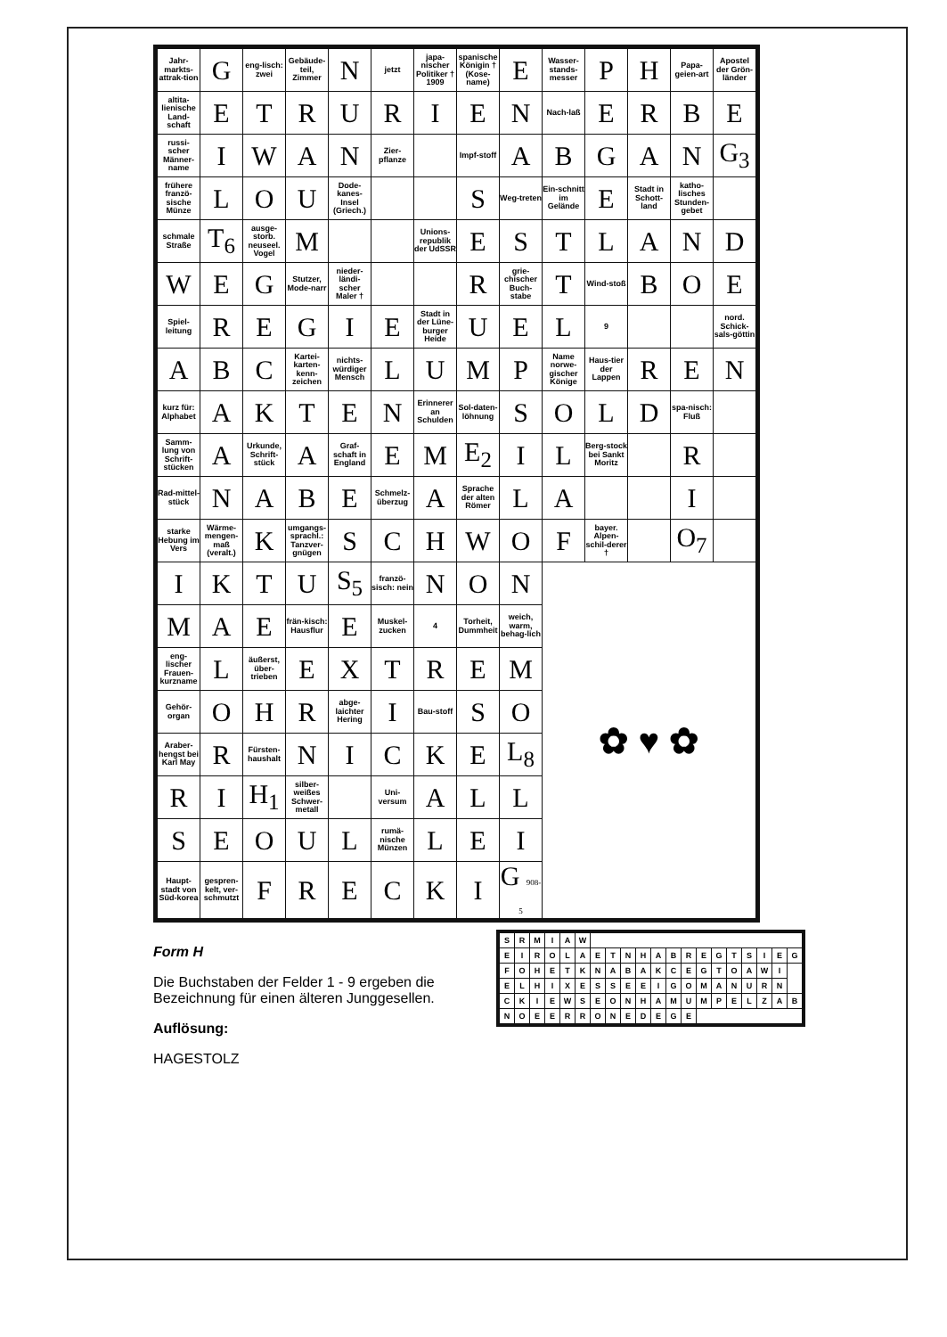| Jahr-markts-attrak-tion | G | eng-lisch: zwei | Gebäude-teil, Zimmer | N | jetzt | japa-nischer Politiker † 1909 | spanische Königin † (Kose-name) | E | Wasser-stands-messer | P | H | Papa-geien-art | Apostel der Grön-länder |
| altita-lienische Land-schaft | E | T | R | U | R | I | E | N | Nach-laß | E | R | B | E |
| russi-scher Männer-name | I | W | A | N | Zier-pflanze | | Impf-stoff | A | B | G | A | N | G<sub>3</sub> |
| frühere franzö-sische Münze | L | O | U | Dode-kanes-Insel (Griech.) | | | S | Weg-treten | Ein-schnitt im Gelände | E | Stadt in Schott-land | katho-lisches Stunden-gebet | |
| schmale Straße | T<sub>6</sub> | ausge-storb. neuseel. Vogel | M | | | Unions-republik der UdSSR | E | S | T | L | A | N | D |
| W | E | G | Stutzer, Mode-narr | nieder-ländi-scher Maler † | | | R | grie-chischer Buch-stabe | T | Wind-stoß | B | O | E |
| Spiel-leitung | R | E | G | I | E | Stadt in der Lüne-burger Heide | U | E | L | 9 | | | nord. Schick-sals-göttin |
| A | B | C | Kartei-karten-kenn-zeichen | nichts-würdiger Mensch | L | U | M | P | Name norwe-gischer Könige | Haus-tier der Lappen | R | E | N |
| kurz für: Alphabet | A | K | T | E | N | Erinnerer an Schulden | Sol-daten-löhnung | S | O | L | D | spa-nisch: Fluß | |
| Samm-lung von Schrift-stücken | A | Urkunde, Schrift-stück | A | Graf-schaft in England | E | M | E<sub>2</sub> | I | L | Berg-stock bei Sankt Moritz | | R | |
| Rad-mittel-stück | N | A | B | E | Schmelz-überzug | A | Sprache der alten Römer | L | A | | | I | |
| starke Hebung im Vers | Wärme-mengen-maß (veralt.) | K | umgangs-sprachl.: Tanzver-gnügen | S | C | H | W | O | F | bayer. Alpen-schil-derer † | | O<sub>7</sub> | |
| I | K | T | U | S<sub>5</sub> | franzö-sisch: nein | N | O | N | ✿ ♥ ✿ | | | | |
| M | A | E | frän-kisch: Hausflur | E | Muskel-zucken | 4 | Torheit, Dummheit | weich, warm, behag-lich | | | | | |
| eng-lischer Frauen-kurzname | L | äußerst, über-trieben | E | X | T | R | E | M | | | | | |
| Gehör-organ | O | H | R | abge-laichter Hering | I | Bau-stoff | S | O | | | | | |
| Araber-hengst bei Karl May | R | Fürsten-haushalt | N | I | C | K | E | L<sub>8</sub> | | | | | |
| R | I | H<sub>1</sub> | silber-weißes Schwer-metall | | Uni-versum | A | L | L | | | | | |
| S | E | O | U | L | rumä-nische Münzen | L | E | I | | | | | |
| Haupt-stadt von Süd-korea | gespren-kelt, ver-schmutzt | F | R | E | C | K | I | G 908-5 | | | | | |
Form H
Die Buchstaben der Felder 1 - 9 ergeben die Bezeichnung für einen älteren Junggesellen.
Auflösung:
HAGESTOLZ
| S | R | M | I | A | W | | | | | | | | | | | | | | |
| E | I | R | O | L | A | E | T | N | H | A | B | R | E | G | T | S | I | E | G |
| F | O | H | E | T | K | N | A | B | A | K | C | E | G | T | O | A | W | I | |
| E | L | H | I | X | E | S | S | E | E | I | G | O | M | A | N | U | R | N | |
| C | K | I | E | W | S | E | O | N | H | A | M | U | M | P | E | L | Z | A | B |
| N | O | E | E | R | R | O | N | E | D | E | G | E | | | | | | | |